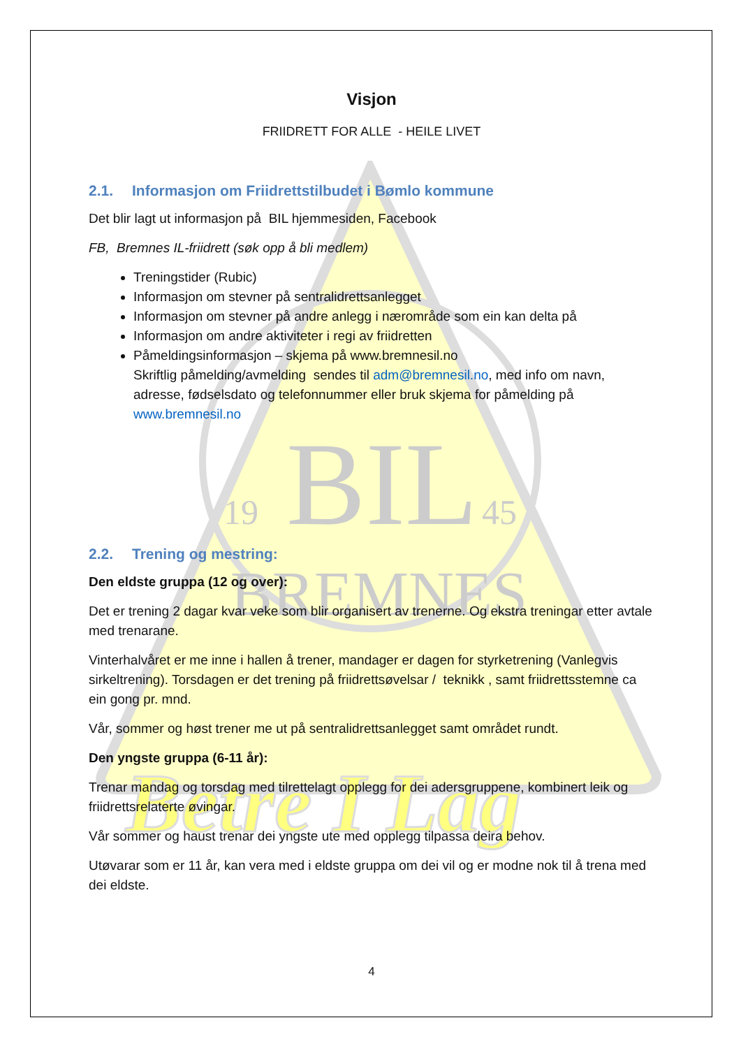BIL
19
45
BREMNES
Betre I Lag
Visjon
FRIIDRETT FOR ALLE - HEILE LIVET
2.1. Informasjon om Friidrettstilbudet i Bømlo kommune
Det blir lagt ut informasjon på BIL hjemmesiden, Facebook
FB, Bremnes IL-friidrett (søk opp å bli medlem)
Treningstider (Rubic)
Informasjon om stevner på sentralidrettsanlegget
Informasjon om stevner på andre anlegg i nærområde som ein kan delta på
Informasjon om andre aktiviteter i regi av friidretten
Påmeldingsinformasjon – skjema på www.bremnesil.no
Skriftlig påmelding/avmelding sendes til adm@bremnesil.no, med info om navn, adresse, fødselsdato og telefonnummer eller bruk skjema for påmelding på www.bremnesil.no
2.2. Trening og mestring:
Den eldste gruppa (12 og over):
Det er trening 2 dagar kvar veke som blir organisert av trenerne. Og ekstra treningar etter avtale med trenarane.
Vinterhalvåret er me inne i hallen å trener, mandager er dagen for styrketrening (Vanlegvis sirkeltrening). Torsdagen er det trening på friidrettsøvelsar / teknikk , samt friidrettsstemne ca ein gong pr. mnd.
Vår, sommer og høst trener me ut på sentralidrettsanlegget samt området rundt.
Den yngste gruppa (6-11 år):
Trenar mandag og torsdag med tilrettelagt opplegg for dei adersgruppene, kombinert leik og friidrettsrelaterte øvingar.
Vår sommer og haust trenar dei yngste ute med opplegg tilpassa deira behov.
Utøvarar som er 11 år, kan vera med i eldste gruppa om dei vil og er modne nok til å trena med dei eldste.
4